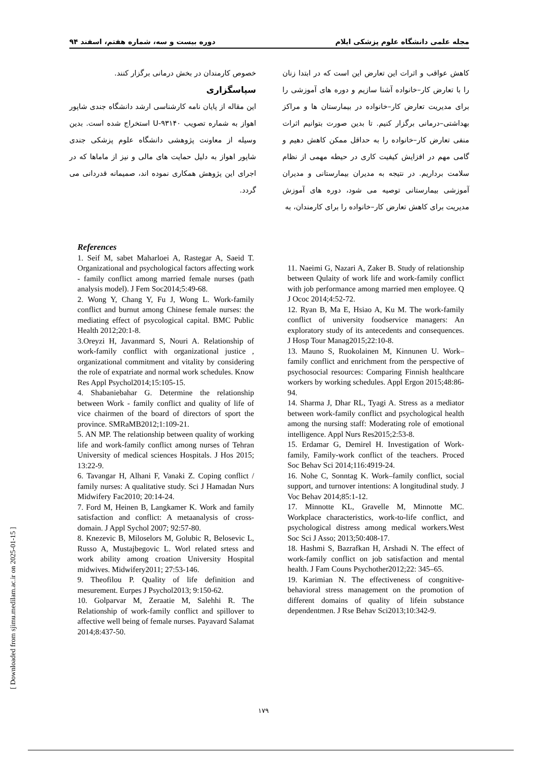مجله علمی دانشگاه علوم پزشکی ایلام دوره بیست و سه، شماره هفتم، اسفند ۹۴
کاهش عواقب و اثرات این تعارض این است که در ابتدا زنان را با تعارض کار–خانواده آشنا سازیم و دوره های آموزشی را برای مدیریت تعارض کار–خانواده در بیمارستان ها و مراکز بهداشتی–درمانی برگزار کنیم. تا بدین صورت بتوانیم اثرات منفی تعارض کار–خانواده را به حداقل ممکن کاهش دهیم و گامی مهم در افزایش کیفیت کاری در حیطه مهمی از نظام سلامت برداریم. در نتیجه به مدیران بیمارستانی و مدیران آموزشی بیمارستانی توصیه می شود، دوره های آموزش مدیریت برای کاهش تعارض کار–خانواده را برای کارمندان، به
خصوص کارمندان در بخش درمانی برگزار کنند.
سپاسگزاری
این مقاله از پایان نامه کارشناسی ارشد دانشگاه جندی شاپور اهواز به شماره تصویب U-۹۳۱۴۰ استخراج شده است. بدین وسیله از معاونت پژوهشی دانشگاه علوم پزشکی جندی شاپور اهواز به دلیل حمایت های مالی و نیز از ماماها که در اجرای این پژوهش همکاری نموده اند، صمیمانه قدردانی می گردد.
References
1. Seif M, sabet Maharloei A, Rastegar A, Saeid T. Organizational and psychological factors affecting work - family conflict among married female nurses (path analysis model). J Fem Soc2014;5:49-68.
2. Wong Y, Chang Y, Fu J, Wong L. Work-family conflict and burnut among Chinese female nurses: the mediating effect of psycological capital. BMC Public Health 2012;20:1-8.
3.Oreyzi H, Javanmard S, Nouri A. Relationship of work-family conflict with organizational justice , organizational commitment and vitality by considering the role of expatriate and normal work schedules. Know Res Appl Psychol2014;15:105-15.
4. Shabaniebahar G. Determine the relationship between Work - family conflict and quality of life of vice chairmen of the board of directors of sport the province. SMRaMB2012;1:109-21.
5. AN MP. The relationship between quality of working life and work-family conflict among nurses of Tehran University of medical sciences Hospitals. J Hos 2015; 13:22-9.
6. Tavangar H, Alhani F, Vanaki Z. Coping conflict / family nurses: A qualitative study. Sci J Hamadan Nurs Midwifery Fac2010; 20:14-24.
7. Ford M, Heinen B, Langkamer K. Work and family satisfaction and conflict: A metaanalysis of cross-domain. J Appl Sychol 2007; 92:57-80.
8. Knezevic B, Miloselors M, Golubic R, Belosevic L, Russo A, Mustajbegovic L. Worl related srtess and work ability among croation University Hospital midwives. Midwifery2011; 27:53-146.
9. Theofilou P. Quality of life definition and mesurement. Eurpes J Psychol2013; 9:150-62.
10. Golparvar M, Zeraatie M, Salehhi R. The Relationship of work-family conflict and spillover to affective well being of female nurses. Payavard Salamat 2014;8:437-50.
11. Naeimi G, Nazari A, Zaker B. Study of relationship between Qulaity of work life and work-family conflict with job performance among married men employee. Q J Ococ 2014;4:52-72.
12. Ryan B, Ma E, Hsiao A, Ku M. The work-family conflict of university foodservice managers: An exploratory study of its antecedents and consequences. J Hosp Tour Manag2015;22:10-8.
13. Mauno S, Ruokolainen M, Kinnunen U. Work–family conflict and enrichment from the perspective of psychosocial resources: Comparing Finnish healthcare workers by working schedules. Appl Ergon 2015;48:86-94.
14. Sharma J, Dhar RL, Tyagi A. Stress as a mediator between work-family conflict and psychological health among the nursing staff: Moderating role of emotional intelligence. Appl Nurs Res2015;2:53-8.
15. Erdamar G, Demirel H. Investigation of Work-family, Family-work conflict of the teachers. Proced Soc Behav Sci 2014;116:4919-24.
16. Nohe C, Sonntag K. Work–family conflict, social support, and turnover intentions: A longitudinal study. J Voc Behav 2014;85:1-12.
17. Minnotte KL, Gravelle M, Minnotte MC. Workplace characteristics, work-to-life conflict, and psychological distress among medical workers.West Soc Sci J Asso; 2013;50:408-17.
18. Hashmi S, Bazrafkan H, Arshadi N. The effect of work-family conflict on job satisfaction and mental health. J Fam Couns Psychother2012;22: 345–65.
19. Karimian N. The effectiveness of congnitive-behavioral stress management on the promotion of different domains of quality of lifein substance dependentmen. J Rse Behav Sci2013;10:342-9.
۱۷۹
[ Downloaded from sjimu.medilam.ac.ir on 2025-01-15 ]